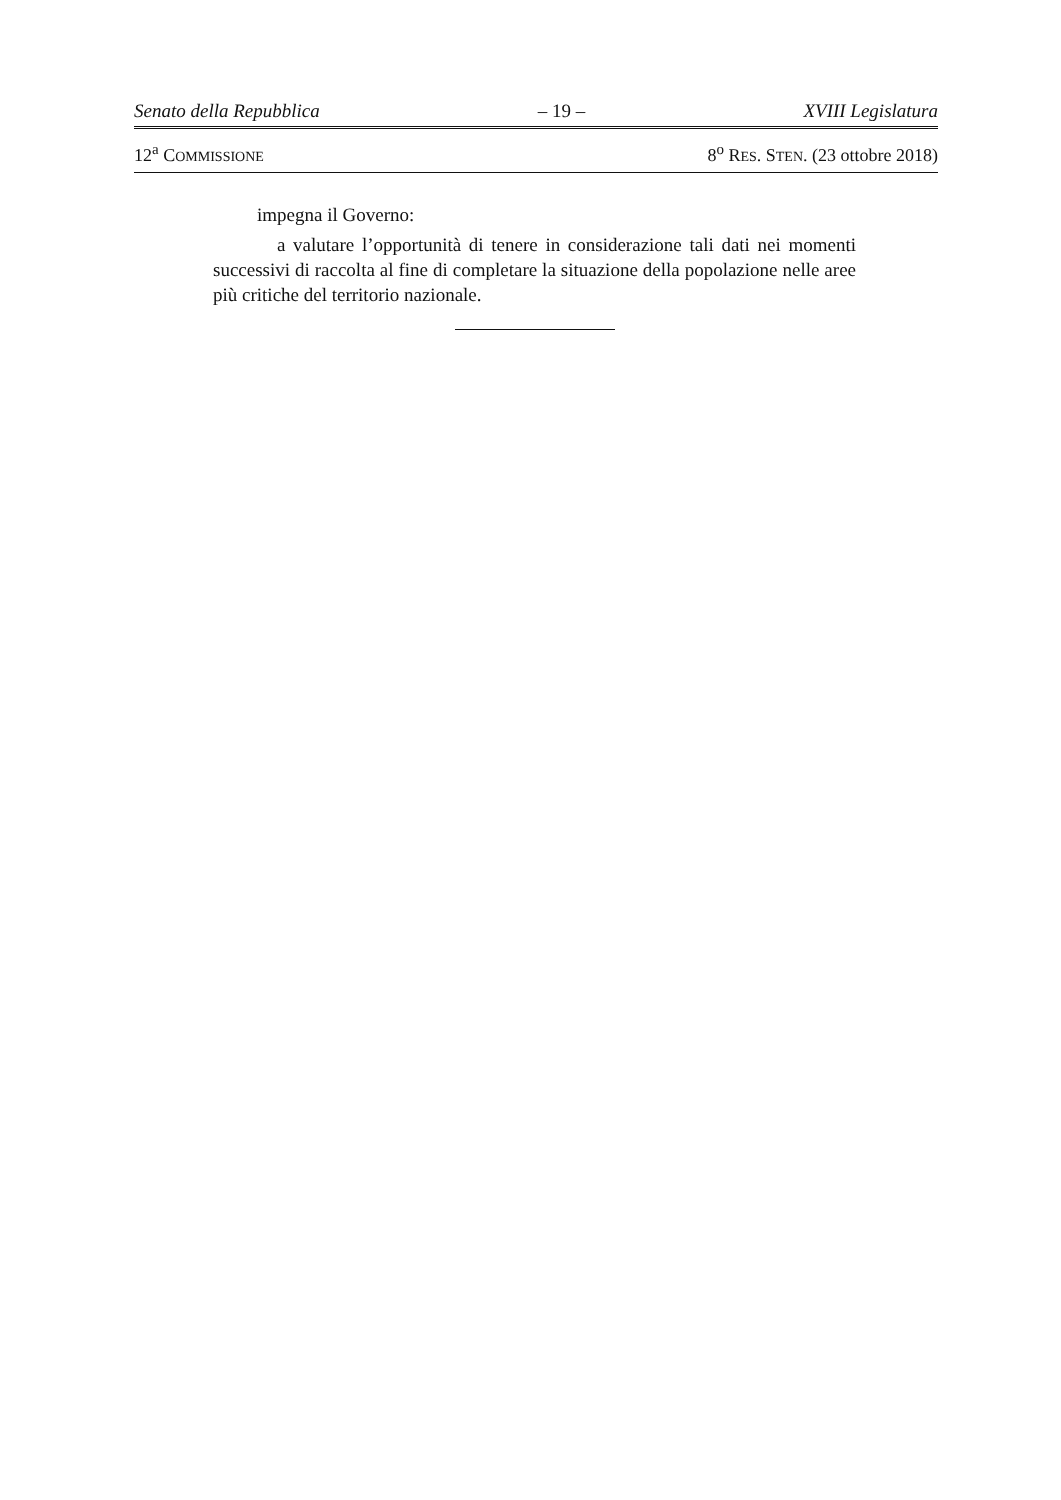Senato della Repubblica – 19 – XVIII Legislatura
12<sup>a</sup> COMMISSIONE 8<sup>o</sup> RES. STEN. (23 ottobre 2018)
impegna il Governo:
a valutare l’opportunità di tenere in considerazione tali dati nei momenti successivi di raccolta al fine di completare la situazione della popolazione nelle aree più critiche del territorio nazionale.